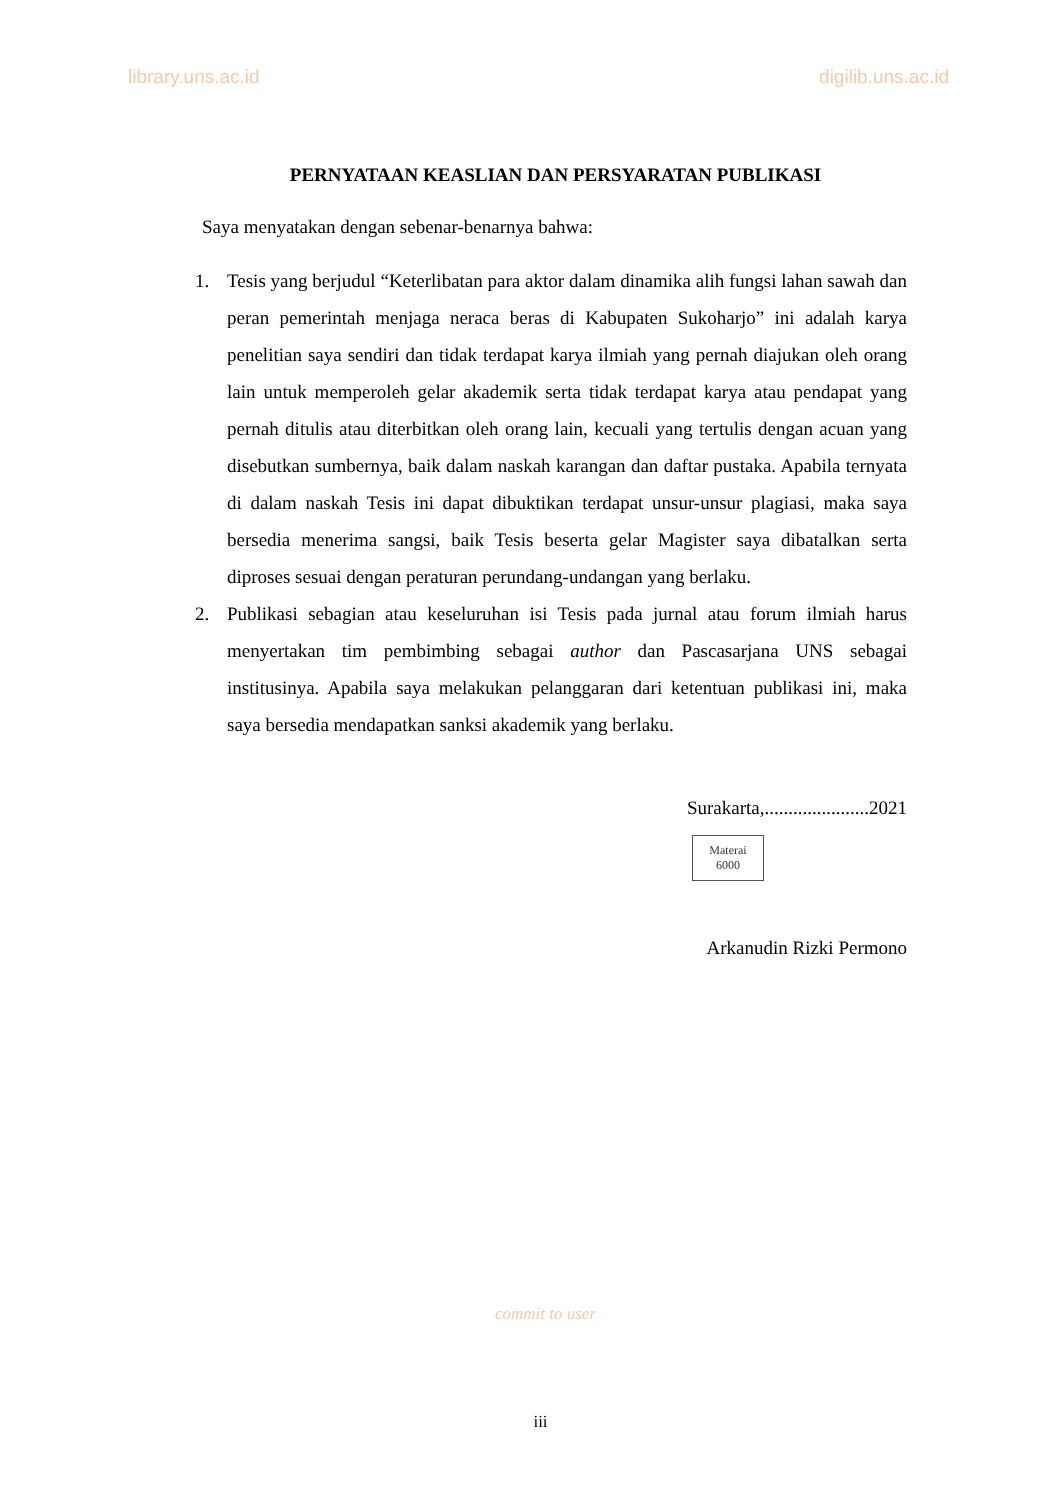library.uns.ac.id digilib.uns.ac.id
PERNYATAAN KEASLIAN DAN PERSYARATAN PUBLIKASI
Saya menyatakan dengan sebenar-benarnya bahwa:
1. Tesis yang berjudul “Keterlibatan para aktor dalam dinamika alih fungsi lahan sawah dan peran pemerintah menjaga neraca beras di Kabupaten Sukoharjo” ini adalah karya penelitian saya sendiri dan tidak terdapat karya ilmiah yang pernah diajukan oleh orang lain untuk memperoleh gelar akademik serta tidak terdapat karya atau pendapat yang pernah ditulis atau diterbitkan oleh orang lain, kecuali yang tertulis dengan acuan yang disebutkan sumbernya, baik dalam naskah karangan dan daftar pustaka. Apabila ternyata di dalam naskah Tesis ini dapat dibuktikan terdapat unsur-unsur plagiasi, maka saya bersedia menerima sangsi, baik Tesis beserta gelar Magister saya dibatalkan serta diproses sesuai dengan peraturan perundang-undangan yang berlaku.
2. Publikasi sebagian atau keseluruhan isi Tesis pada jurnal atau forum ilmiah harus menyertakan tim pembimbing sebagai author dan Pascasarjana UNS sebagai institusinya. Apabila saya melakukan pelanggaran dari ketentuan publikasi ini, maka saya bersedia mendapatkan sanksi akademik yang berlaku.
Surakarta,......................2021
Materai
6000
Arkanudin Rizki Permono
commit to user
iii